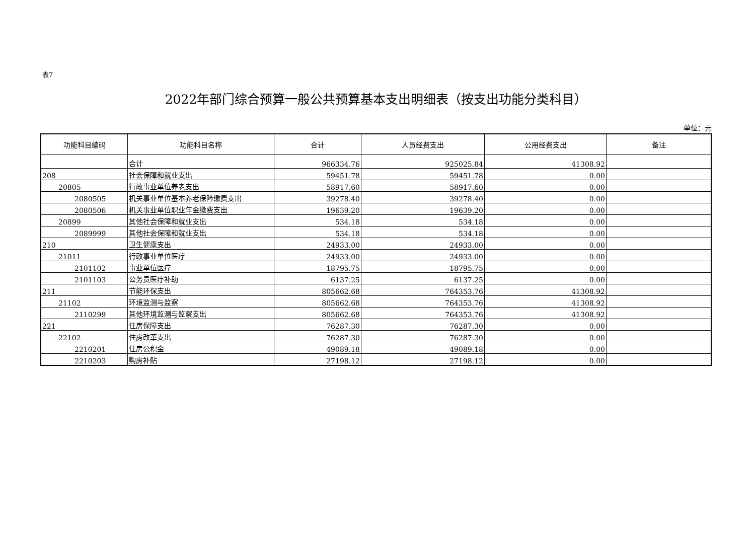表7
2022年部门综合预算一般公共预算基本支出明细表（按支出功能分类科目）
单位：元
| 功能科目编码 | 功能科目名称 | 合计 | 人员经费支出 | 公用经费支出 | 备注 |
| --- | --- | --- | --- | --- | --- |
| | 合计 | 966334.76 | 925025.84 | 41308.92 | |
| 208 | 社会保障和就业支出 | 59451.78 | 59451.78 | 0.00 | |
| 20805 | 行政事业单位养老支出 | 58917.60 | 58917.60 | 0.00 | |
| 2080505 | 机关事业单位基本养老保险缴费支出 | 39278.40 | 39278.40 | 0.00 | |
| 2080506 | 机关事业单位职业年金缴费支出 | 19639.20 | 19639.20 | 0.00 | |
| 20899 | 其他社会保障和就业支出 | 534.18 | 534.18 | 0.00 | |
| 2089999 | 其他社会保障和就业支出 | 534.18 | 534.18 | 0.00 | |
| 210 | 卫生健康支出 | 24933.00 | 24933.00 | 0.00 | |
| 21011 | 行政事业单位医疗 | 24933.00 | 24933.00 | 0.00 | |
| 2101102 | 事业单位医疗 | 18795.75 | 18795.75 | 0.00 | |
| 2101103 | 公务员医疗补助 | 6137.25 | 6137.25 | 0.00 | |
| 211 | 节能环保支出 | 805662.68 | 764353.76 | 41308.92 | |
| 21102 | 环境监测与监察 | 805662.68 | 764353.76 | 41308.92 | |
| 2110299 | 其他环境监测与监察支出 | 805662.68 | 764353.76 | 41308.92 | |
| 221 | 住房保障支出 | 76287.30 | 76287.30 | 0.00 | |
| 22102 | 住房改革支出 | 76287.30 | 76287.30 | 0.00 | |
| 2210201 | 住房公积金 | 49089.18 | 49089.18 | 0.00 | |
| 2210203 | 购房补贴 | 27198.12 | 27198.12 | 0.00 | |